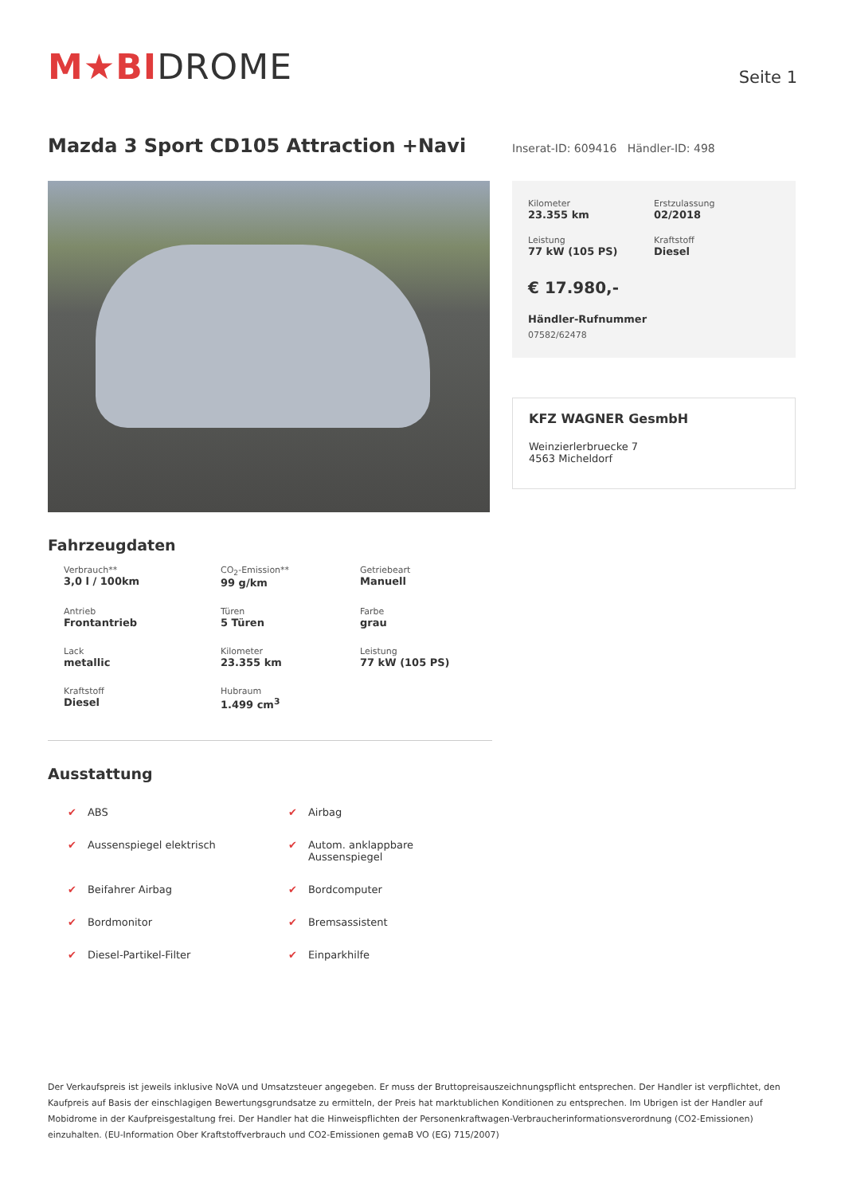M★BIDROME
Seite 1
Mazda 3 Sport CD105 Attraction +Navi
Inserat-ID: 609416 Händler-ID: 498
Fahrzeugdaten
Verbrauch**
3,0 l / 100km
CO<sub>2</sub>-Emission**
99 g/km
Getriebeart
Manuell
Antrieb
Frontantrieb
Türen
5 Türen
Farbe
grau
Lack
metallic
Kilometer
23.355 km
Leistung
77 kW (105 PS)
Kraftstoff
Diesel
Hubraum
1.499 cm<sup>3</sup>
Ausstattung
✔ ABS
✔ Airbag
✔ Aussenspiegel elektrisch
✔ Autom. anklappbare Aussenspiegel
✔ Beifahrer Airbag
✔ Bordcomputer
✔ Bordmonitor
✔ Bremsassistent
✔ Diesel-Partikel-Filter
✔ Einparkhilfe
Kilometer
23.355 km
Erstzulassung
02/2018
Leistung
77 kW (105 PS)
Kraftstoff
Diesel
€ 17.980,-
Händler-Rufnummer
07582/62478
KFZ WAGNER GesmbH
Weinzierlerbruecke 7
4563 Micheldorf
Der Verkaufspreis ist jeweils inklusive NoVA und Umsatzsteuer angegeben. Er muss der Bruttopreisauszeichnungspflicht entsprechen. Der Handler ist verpflichtet, den Kaufpreis auf Basis der einschlagigen Bewertungsgrundsatze zu ermitteln, der Preis hat marktublichen Konditionen zu entsprechen. Im Ubrigen ist der Handler auf Mobidrome in der Kaufpreisgestaltung frei. Der Handler hat die Hinweispflichten der Personenkraftwagen-Verbraucherinformationsverordnung (CO2-Emissionen) einzuhalten. (EU-Information Ober Kraftstoffverbrauch und CO2-Emissionen gemaB VO (EG) 715/2007)